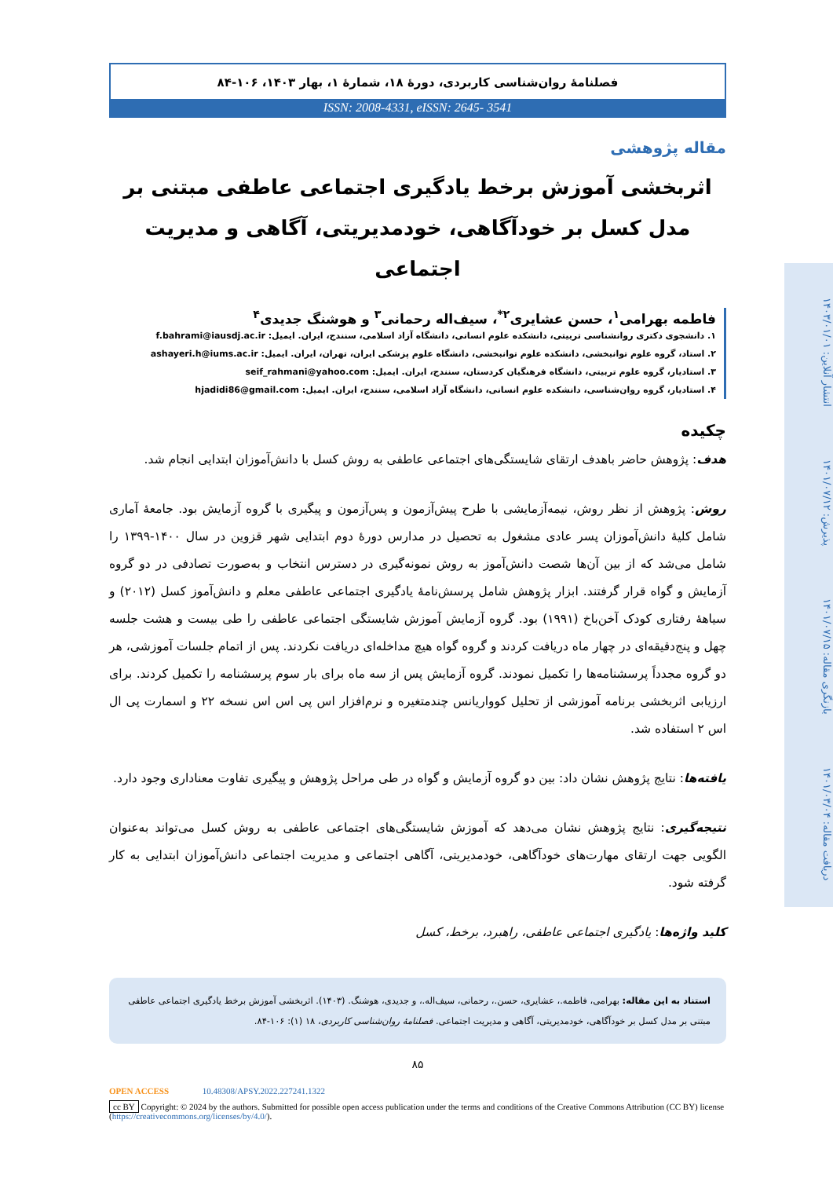فصلنامهٔ روان‌شناسی کاربردی، دورهٔ ۱۸، شمارهٔ ۱، بهار ۱۴۰۳، ۱۰۶-۸۴
ISSN: 2008-4331, eISSN: 2645- 3541
مقاله پژوهشی
اثربخشی آموزش برخط یادگیری اجتماعی عاطفی مبتنی بر مدل کسل بر خودآگاهی، خودمدیریتی، آگاهی و مدیریت اجتماعی
فاطمه بهرامی<sup>۱</sup>، حسن عشایری<sup>۲*</sup>، سیف‌اله رحمانی<sup>۳</sup> و هوشنگ جدیدی<sup>۴</sup>
۱. دانشجوی دکتری روانشناسی تربیتی، دانشکده علوم انسانی، دانشگاه آزاد اسلامی، سنندج، ایران. ایمیل: f.bahrami@iausdj.ac.ir
۲. استاد، گروه علوم توانبخشی، دانشکده علوم توانبخشی، دانشگاه علوم پزشکی ایران، تهران، ایران. ایمیل: ashayeri.h@iums.ac.ir
۳. استادیار، گروه علوم تربیتی، دانشگاه فرهنگیان کردستان، سنندج، ایران. ایمیل: seif_rahmani@yahoo.com
۴. استادیار، گروه روان‌شناسی، دانشکده علوم انسانی، دانشگاه آزاد اسلامی، سنندج، ایران. ایمیل: hjadidi86@gmail.com
چکیده
هدف: پژوهش حاضر باهدف ارتقای شایستگی‌های اجتماعی عاطفی به روش کسل با دانش‌آموزان ابتدایی انجام شد.
روش: پژوهش از نظر روش، نیمه‌آزمایشی با طرح پیش‌آزمون و پس‌آزمون و پیگیری با گروه آزمایش بود. جامعهٔ آماری شامل کلیهٔ دانش‌آموزان پسر عادی مشغول به تحصیل در مدارس دورهٔ دوم ابتدایی شهر قزوین در سال ۱۴۰۰-۱۳۹۹ را شامل می‌شد که از بین آن‌ها شصت دانش‌آموز به روش نمونه‌گیری در دسترس انتخاب و به‌صورت تصادفی در دو گروه آزمایش و گواه قرار گرفتند. ابزار پژوهش شامل پرسش‌نامهٔ یادگیری اجتماعی عاطفی معلم و دانش‌آموز کسل (۲۰۱۲) و سیاههٔ رفتاری کودک آخن‌باخ (۱۹۹۱) بود. گروه آزمایش آموزش شایستگی اجتماعی عاطفی را طی بیست و هشت جلسه چهل و پنج‌دقیقه‌ای در چهار ماه دریافت کردند و گروه گواه هیچ مداخله‌ای دریافت نکردند. پس از اتمام جلسات آموزشی، هر دو گروه مجدداً پرسشنامه‌ها را تکمیل نمودند. گروه آزمایش پس از سه ماه برای بار سوم پرسشنامه را تکمیل کردند. برای ارزیابی اثربخشی برنامه آموزشی از تحلیل کوواریانس چندمتغیره و نرم‌افزار اس پی اس اس نسخه ۲۲ و اسمارت پی ال اس ۲ استفاده شد.
یافته‌ها: نتایج پژوهش نشان داد: بین دو گروه آزمایش و گواه در طی مراحل پژوهش و پیگیری تفاوت معناداری وجود دارد.
نتیجه‌گیری: نتایج پژوهش نشان می‌دهد که آموزش شایستگی‌های اجتماعی عاطفی به روش کسل می‌تواند به‌عنوان الگویی جهت ارتقای مهارت‌های خودآگاهی، خودمدیریتی، آگاهی اجتماعی و مدیریت اجتماعی دانش‌آموزان ابتدایی به کار گرفته شود.
کلید واژه‌ها: یادگیری اجتماعی عاطفی، راهبرد، برخط، کسل
استناد به این مقاله: بهرامی، فاطمه.، عشایری، حسن.، رحمانی، سیف‌اله.، و جدیدی، هوشنگ. (۱۴۰۳). اثربخشی آموزش برخط یادگیری اجتماعی عاطفی مبتنی بر مدل کسل بر خودآگاهی، خودمدیریتی، آگاهی و مدیریت اجتماعی. فصلنامهٔ روان‌شناسی کاربردی، ۱۸ (۱): ۱۰۶-۸۴.
۸۵
OPEN ACCESS 10.48308/APSY.2022.227241.1322
cc BY Copyright: © 2024 by the authors. Submitted for possible open access publication under the terms and conditions of the Creative Commons Attribution (CC BY) license (https://creativecommons.org/licenses/by/4.0/).
دریافت مقاله: ۱۴۰۱/۰۳/۰۴ بازنگری مقاله: ۱۴۰۱/۰۷/۱۵ پذیرش: ۱۴۰۱/۰۷/۱۲ انتشار آنلاین: ۱۴۰۳/۰۱/۰۱